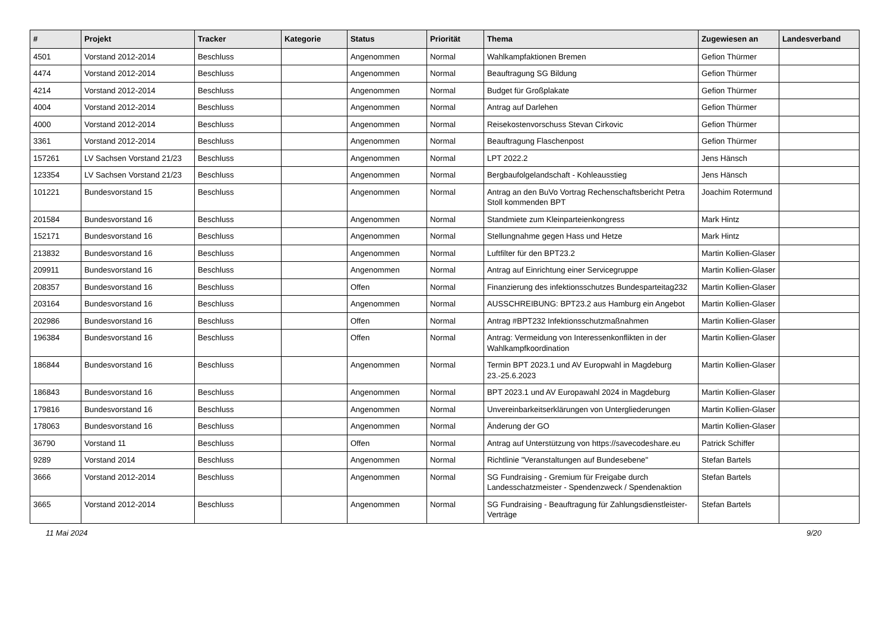| # | Projekt | Tracker | Kategorie | Status | Priorität | Thema | Zugewiesen an | Landesverband |
| --- | --- | --- | --- | --- | --- | --- | --- | --- |
| 4501 | Vorstand 2012-2014 | Beschluss | | Angenommen | Normal | Wahlkampfaktionen Bremen | Gefion Thürmer | |
| 4474 | Vorstand 2012-2014 | Beschluss | | Angenommen | Normal | Beauftragung SG Bildung | Gefion Thürmer | |
| 4214 | Vorstand 2012-2014 | Beschluss | | Angenommen | Normal | Budget für Großplakate | Gefion Thürmer | |
| 4004 | Vorstand 2012-2014 | Beschluss | | Angenommen | Normal | Antrag auf Darlehen | Gefion Thürmer | |
| 4000 | Vorstand 2012-2014 | Beschluss | | Angenommen | Normal | Reisekostenvorschuss Stevan Cirkovic | Gefion Thürmer | |
| 3361 | Vorstand 2012-2014 | Beschluss | | Angenommen | Normal | Beauftragung Flaschenpost | Gefion Thürmer | |
| 157261 | LV Sachsen Vorstand 21/23 | Beschluss | | Angenommen | Normal | LPT 2022.2 | Jens Hänsch | |
| 123354 | LV Sachsen Vorstand 21/23 | Beschluss | | Angenommen | Normal | Bergbaufolgelandschaft - Kohleausstieg | Jens Hänsch | |
| 101221 | Bundesvorstand 15 | Beschluss | | Angenommen | Normal | Antrag an den BuVo Vortrag Rechenschaftsbericht Petra Stoll kommenden BPT | Joachim Rotermund | |
| 201584 | Bundesvorstand 16 | Beschluss | | Angenommen | Normal | Standmiete zum Kleinparteienkongress | Mark Hintz | |
| 152171 | Bundesvorstand 16 | Beschluss | | Angenommen | Normal | Stellungnahme gegen Hass und Hetze | Mark Hintz | |
| 213832 | Bundesvorstand 16 | Beschluss | | Angenommen | Normal | Luftfilter für den BPT23.2 | Martin Kollien-Glaser | |
| 209911 | Bundesvorstand 16 | Beschluss | | Angenommen | Normal | Antrag auf Einrichtung einer Servicegruppe | Martin Kollien-Glaser | |
| 208357 | Bundesvorstand 16 | Beschluss | | Offen | Normal | Finanzierung des infektionsschutzes Bundesparteitag232 | Martin Kollien-Glaser | |
| 203164 | Bundesvorstand 16 | Beschluss | | Angenommen | Normal | AUSSCHREIBUNG: BPT23.2 aus Hamburg ein Angebot | Martin Kollien-Glaser | |
| 202986 | Bundesvorstand 16 | Beschluss | | Offen | Normal | Antrag #BPT232 Infektionsschutzmaßnahmen | Martin Kollien-Glaser | |
| 196384 | Bundesvorstand 16 | Beschluss | | Offen | Normal | Antrag: Vermeidung von Interessenkonflikten in der Wahlkampfkoordination | Martin Kollien-Glaser | |
| 186844 | Bundesvorstand 16 | Beschluss | | Angenommen | Normal | Termin BPT 2023.1 und AV Europwahl in Magdeburg 23.-25.6.2023 | Martin Kollien-Glaser | |
| 186843 | Bundesvorstand 16 | Beschluss | | Angenommen | Normal | BPT 2023.1 und AV Europawahl 2024 in Magdeburg | Martin Kollien-Glaser | |
| 179816 | Bundesvorstand 16 | Beschluss | | Angenommen | Normal | Unvereinbarkeitserklärungen von Untergliederungen | Martin Kollien-Glaser | |
| 178063 | Bundesvorstand 16 | Beschluss | | Angenommen | Normal | Änderung der GO | Martin Kollien-Glaser | |
| 36790 | Vorstand 11 | Beschluss | | Offen | Normal | Antrag auf Unterstützung von https://savecodeshare.eu | Patrick Schiffer | |
| 9289 | Vorstand 2014 | Beschluss | | Angenommen | Normal | Richtlinie "Veranstaltungen auf Bundesebene" | Stefan Bartels | |
| 3666 | Vorstand 2012-2014 | Beschluss | | Angenommen | Normal | SG Fundraising - Gremium für Freigabe durch Landesschatzmeister - Spendenzweck / Spendenaktion | Stefan Bartels | |
| 3665 | Vorstand 2012-2014 | Beschluss | | Angenommen | Normal | SG Fundraising - Beauftragung für Zahlungsdienstleister-Verträge | Stefan Bartels | |
11 Mai 2024 9/20